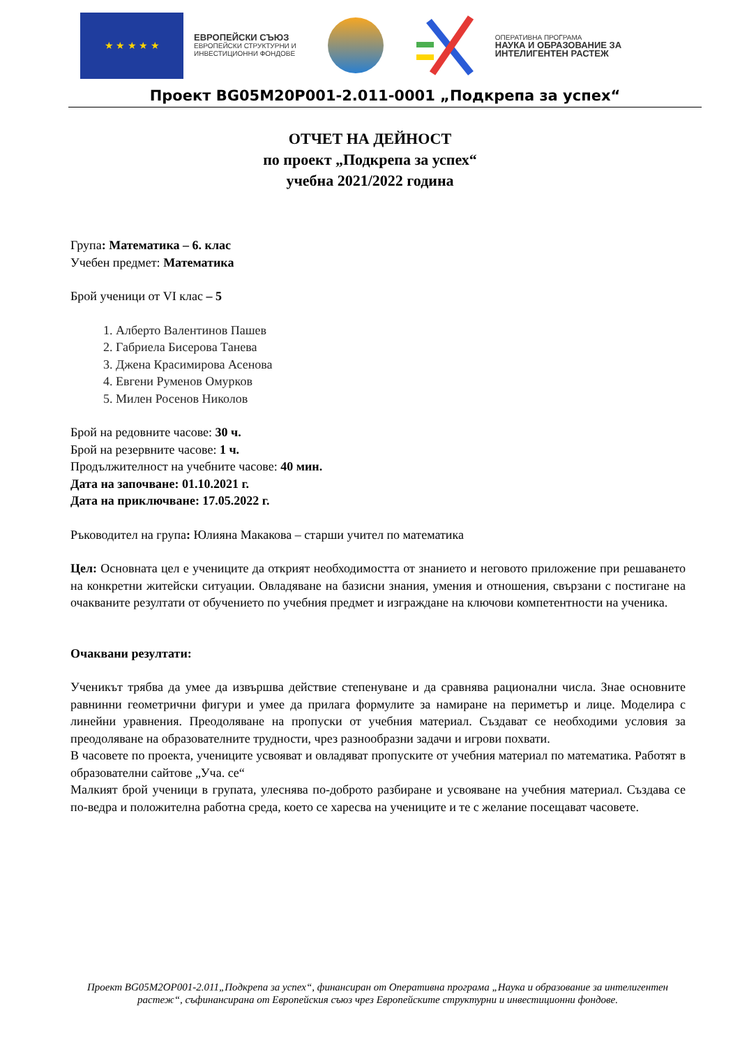★ ★ ★ ★ ★
ЕВРОПЕЙСКИ СЪЮЗ
ЕВРОПЕЙСКИ СТРУКТУРНИ И
ИНВЕСТИЦИОННИ ФОНДОВЕ
ОПЕРАТИВНА ПРОГРАМА
НАУКА И ОБРАЗОВАНИЕ ЗА
ИНТЕЛИГЕНТЕН РАСТЕЖ
Проект BG05M20P001-2.011-0001 „Подкрепа за успех“
ОТЧЕТ НА ДЕЙНОСТ
по проект „Подкрепа за успех“
учебна 2021/2022 година
Група: Математика – 6. клас
Учебен предмет: Математика
Брой ученици от VI клас – 5
1. Алберто Валентинов Пашев
2. Габриела Бисерова Танева
3. Джена Красимирова Асенова
4. Евгени Руменов Омурков
5. Милен Росенов Николов
Брой на редовните часове: 30 ч.
Брой на резервните часове: 1 ч.
Продължителност на учебните часове: 40 мин.
Дата на започване: 01.10.2021 г.
Дата на приключване: 17.05.2022 г.
Ръководител на група: Юлияна Макакова – старши учител по математика
Цел: Основната цел е учениците да открият необходимостта от знанието и неговото приложение при решаването на конкретни житейски ситуации. Овладяване на базисни знания, умения и отношения, свързани с постигане на очакваните резултати от обучението по учебния предмет и изграждане на ключови компетентности на ученика.
Очаквани резултати:
Ученикът трябва да умее да извършва действие степенуване и да сравнява рационални числа. Знае основните равнинни геометрични фигури и умее да прилага формулите за намиране на периметър и лице. Моделира с линейни уравнения. Преодоляване на пропуски от учебния материал. Създават се необходими условия за преодоляване на образователните трудности, чрез разнообразни задачи и игрови похвати.
В часовете по проекта, учениците усвояват и овладяват пропуските от учебния материал по математика. Работят в образователни сайтове „Уча. се“
Малкият брой ученици в групата, улеснява по-доброто разбиране и усвояване на учебния материал. Създава се по-ведра и положителна работна среда, което се харесва на учениците и те с желание посещават часовете.
Проект BG05M2OP001-2.011„Подкрепа за успех“, финансиран от Оперативна програма „Наука и образование за интелигентен растеж“, съфинансирана от Европейския съюз чрез Европейските структурни и инвестиционни фондове.